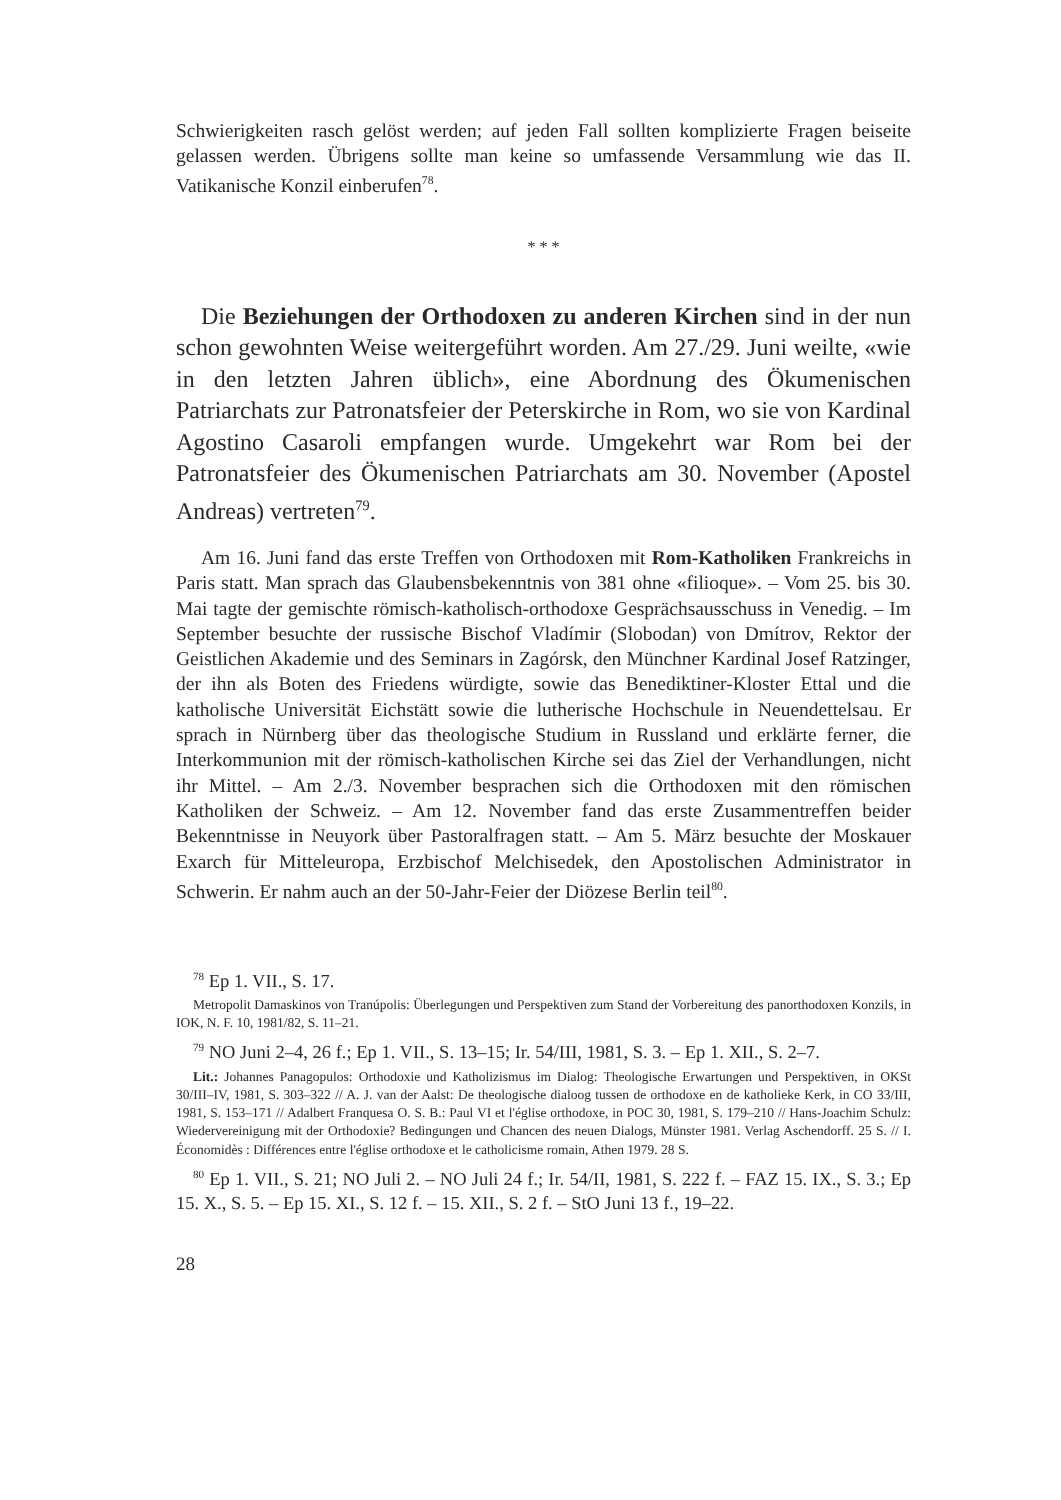Schwierigkeiten rasch gelöst werden; auf jeden Fall sollten komplizierte Fragen beiseite gelassen werden. Übrigens sollte man keine so umfassende Versammlung wie das II. Vatikanische Konzil einberufen<sup>78</sup>.
* * *
Die Beziehungen der Orthodoxen zu anderen Kirchen sind in der nun schon gewohnten Weise weitergeführt worden. Am 27./29. Juni weilte, «wie in den letzten Jahren üblich», eine Abordnung des Ökumenischen Patriarchats zur Patronatsfeier der Peterskirche in Rom, wo sie von Kardinal Agostino Casaroli empfangen wurde. Umgekehrt war Rom bei der Patronatsfeier des Ökumenischen Patriarchats am 30. November (Apostel Andreas) vertreten<sup>79</sup>.
Am 16. Juni fand das erste Treffen von Orthodoxen mit Rom-Katholiken Frankreichs in Paris statt. Man sprach das Glaubensbekenntnis von 381 ohne «filioque». – Vom 25. bis 30. Mai tagte der gemischte römisch-katholisch-orthodoxe Gesprächsausschuss in Venedig. – Im September besuchte der russische Bischof Vladímir (Slobodan) von Dmítrov, Rektor der Geistlichen Akademie und des Seminars in Zagórsk, den Münchner Kardinal Josef Ratzinger, der ihn als Boten des Friedens würdigte, sowie das Benediktiner-Kloster Ettal und die katholische Universität Eichstätt sowie die lutherische Hochschule in Neuendettelsau. Er sprach in Nürnberg über das theologische Studium in Russland und erklärte ferner, die Interkommunion mit der römisch-katholischen Kirche sei das Ziel der Verhandlungen, nicht ihr Mittel. – Am 2./3. November besprachen sich die Orthodoxen mit den römischen Katholiken der Schweiz. – Am 12. November fand das erste Zusammentreffen beider Bekenntnisse in Neuyork über Pastoralfragen statt. – Am 5. März besuchte der Moskauer Exarch für Mitteleuropa, Erzbischof Melchisedek, den Apostolischen Administrator in Schwerin. Er nahm auch an der 50-Jahr-Feier der Diözese Berlin teil<sup>80</sup>.
<sup>78</sup> Ep 1. VII., S. 17.
Metropolit Damaskinos von Tranúpolis: Überlegungen und Perspektiven zum Stand der Vorbereitung des panorthodoxen Konzils, in IOK, N. F. 10, 1981/82, S. 11–21.
<sup>79</sup> NO Juni 2–4, 26 f.; Ep 1. VII., S. 13–15; Ir. 54/III, 1981, S. 3. – Ep 1. XII., S. 2–7.
Lit.: Johannes Panagopulos: Orthodoxie und Katholizismus im Dialog: Theologische Erwartungen und Perspektiven, in OKSt 30/III–IV, 1981, S. 303–322 // A. J. van der Aalst: De theologische dialoog tussen de orthodoxe en de katholieke Kerk, in CO 33/III, 1981, S. 153–171 // Adalbert Franquesa O. S. B.: Paul VI et l'église orthodoxe, in POC 30, 1981, S. 179–210 // Hans-Joachim Schulz: Wiedervereinigung mit der Orthodoxie? Bedingungen und Chancen des neuen Dialogs, Münster 1981. Verlag Aschendorff. 25 S. // I. Économidès : Différences entre l'église orthodoxe et le catholicisme romain, Athen 1979. 28 S.
<sup>80</sup> Ep 1. VII., S. 21; NO Juli 2. – NO Juli 24 f.; Ir. 54/II, 1981, S. 222 f. – FAZ 15. IX., S. 3.; Ep 15. X., S. 5. – Ep 15. XI., S. 12 f. – 15. XII., S. 2 f. – StO Juni 13 f., 19–22.
28